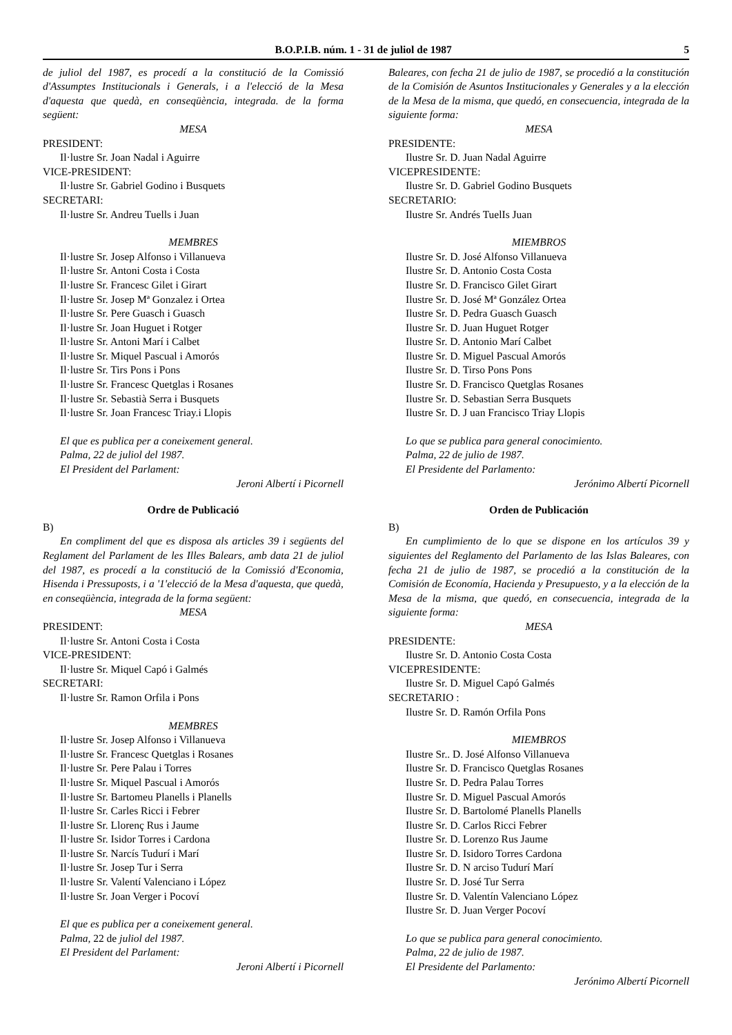B.O.P.I.B. núm. 1 - 31 de juliol de 1987 5
de juliol del 1987, es procedí a la constitució de la Comissió d'Assumptes Institucionals i Generals, i a l'elecció de la Mesa d'aquesta que quedà, en conseqüència, integrada. de la forma següent:
MESA
PRESIDENT:
Il·lustre Sr. Joan Nadal i Aguirre
VICE-PRESIDENT:
Il·lustre Sr. Gabriel Godino i Busquets
SECRETARI:
Il·lustre Sr. Andreu Tuells i Juan
MEMBRES
Il·lustre Sr. Josep Alfonso i Villanueva
Il·lustre Sr. Antoni Costa i Costa
Il·lustre Sr. Francesc Gilet i Girart
Il·lustre Sr. Josep Mª Gonzalez i Ortea
Il·lustre Sr. Pere Guasch i Guasch
Il·lustre Sr. Joan Huguet i Rotger
Il·lustre Sr. Antoni Marí i Calbet
Il·lustre Sr. Miquel Pascual i Amorós
Il·lustre Sr. Tirs Pons i Pons
Il·lustre Sr. Francesc Quetglas i Rosanes
Il·lustre Sr. Sebastià Serra i Busquets
Il·lustre Sr. Joan Francesc Triay.i Llopis
El que es publica per a coneixement general.
Palma, 22 de juliol del 1987.
El President del Parlament:
Jeroni Albertí i Picornell
Ordre de Publicació
B)
En compliment del que es disposa als articles 39 i següents del Reglament del Parlament de les Illes Balears, amb data 21 de juliol del 1987, es procedí a la constitució de la Comissió d'Economia, Hisenda i Pressuposts, i a '1'elecció de la Mesa d'aquesta, que quedà, en conseqüència, integrada de la forma següent:
MESA
PRESIDENT:
Il·lustre Sr. Antoni Costa i Costa
VICE-PRESIDENT:
Il·lustre Sr. Miquel Capó i Galmés
SECRETARI:
Il·lustre Sr. Ramon Orfila i Pons
MEMBRES
Il·lustre Sr. Josep Alfonso i Villanueva
Il·lustre Sr. Francesc Quetglas i Rosanes
Il·lustre Sr. Pere Palau i Torres
Il·lustre Sr. Miquel Pascual i Amorós
Il·lustre Sr. Bartomeu Planells i Planells
Il·lustre Sr. Carles Ricci i Febrer
Il·lustre Sr. Llorenç Rus i Jaume
Il·lustre Sr. Isidor Torres i Cardona
Il·lustre Sr. Narcís Tudurí i Marí
Il·lustre Sr. Josep Tur i Serra
Il·lustre Sr. Valentí Valenciano i López
Il·lustre Sr. Joan Verger i Pocoví
El que es publica per a coneixement general.
Palma, 22 de juliol del 1987.
El President del Parlament:
Jeroni Albertí i Picornell
Baleares, con fecha 21 de julio de 1987, se procedió a la constitución de la Comisión de Asuntos Institucionales y Generales y a la elección de la Mesa de la misma, que quedó, en consecuencia, integrada de la siguiente forma:
MESA
PRESIDENTE:
Ilustre Sr. D. Juan Nadal Aguirre
VICEPRESIDENTE:
Ilustre Sr. D. Gabriel Godino Busquets
SECRETARIO:
Ilustre Sr. Andrés TuelIs Juan
MIEMBROS
Ilustre Sr. D. José Alfonso Villanueva
Ilustre Sr. D. Antonio Costa Costa
Ilustre Sr. D. Francisco Gilet Girart
Ilustre Sr. D. José Mª González Ortea
Ilustre Sr. D. Pedra Guasch Guasch
Ilustre Sr. D. Juan Huguet Rotger
Ilustre Sr. D. Antonio Marí Calbet
Ilustre Sr. D. Miguel Pascual Amorós
Ilustre Sr. D. Tirso Pons Pons
Ilustre Sr. D. Francisco Quetglas Rosanes
Ilustre Sr. D. Sebastian Serra Busquets
Ilustre Sr. D. J uan Francisco Triay Llopis
Lo que se publica para general conocimiento.
Palma, 22 de julio de 1987.
El Presidente del Parlamento:
Jerónimo Albertí Picornell
Orden de Publicación
B)
En cumplimiento de lo que se dispone en los artículos 39 y siguientes del Reglamento del Parlamento de las Islas Baleares, con fecha 21 de julio de 1987, se procedió a la constitución de la Comisión de Economía, Hacienda y Presupuesto, y a la elección de la Mesa de la misma, que quedó, en consecuencia, integrada de la siguiente forma:
MESA
PRESIDENTE:
Ilustre Sr. D. Antonio Costa Costa
VICEPRESIDENTE:
Ilustre Sr. D. Miguel Capó Galmés
SECRETARIO :
Ilustre Sr. D. Ramón Orfila Pons
MIEMBROS
Ilustre Sr.. D. José Alfonso Villanueva
Ilustre Sr. D. Francisco Quetglas Rosanes
Ilustre Sr. D. Pedra Palau Torres
Ilustre Sr. D. Miguel Pascual Amorós
Ilustre Sr. D. Bartolomé Planells Planells
Ilustre Sr. D. Carlos Ricci Febrer
Ilustre Sr. D. Lorenzo Rus Jaume
Ilustre Sr. D. Isidoro Torres Cardona
Ilustre Sr. D. N arciso Tudurí Marí
Ilustre Sr. D. José Tur Serra
Ilustre Sr. D. Valentín Valenciano López
Ilustre Sr. D. Juan Verger Pocoví
Lo que se publica para general conocimiento.
Palma, 22 de julio de 1987.
El Presidente del Parlamento:
Jerónimo Albertí Picornell